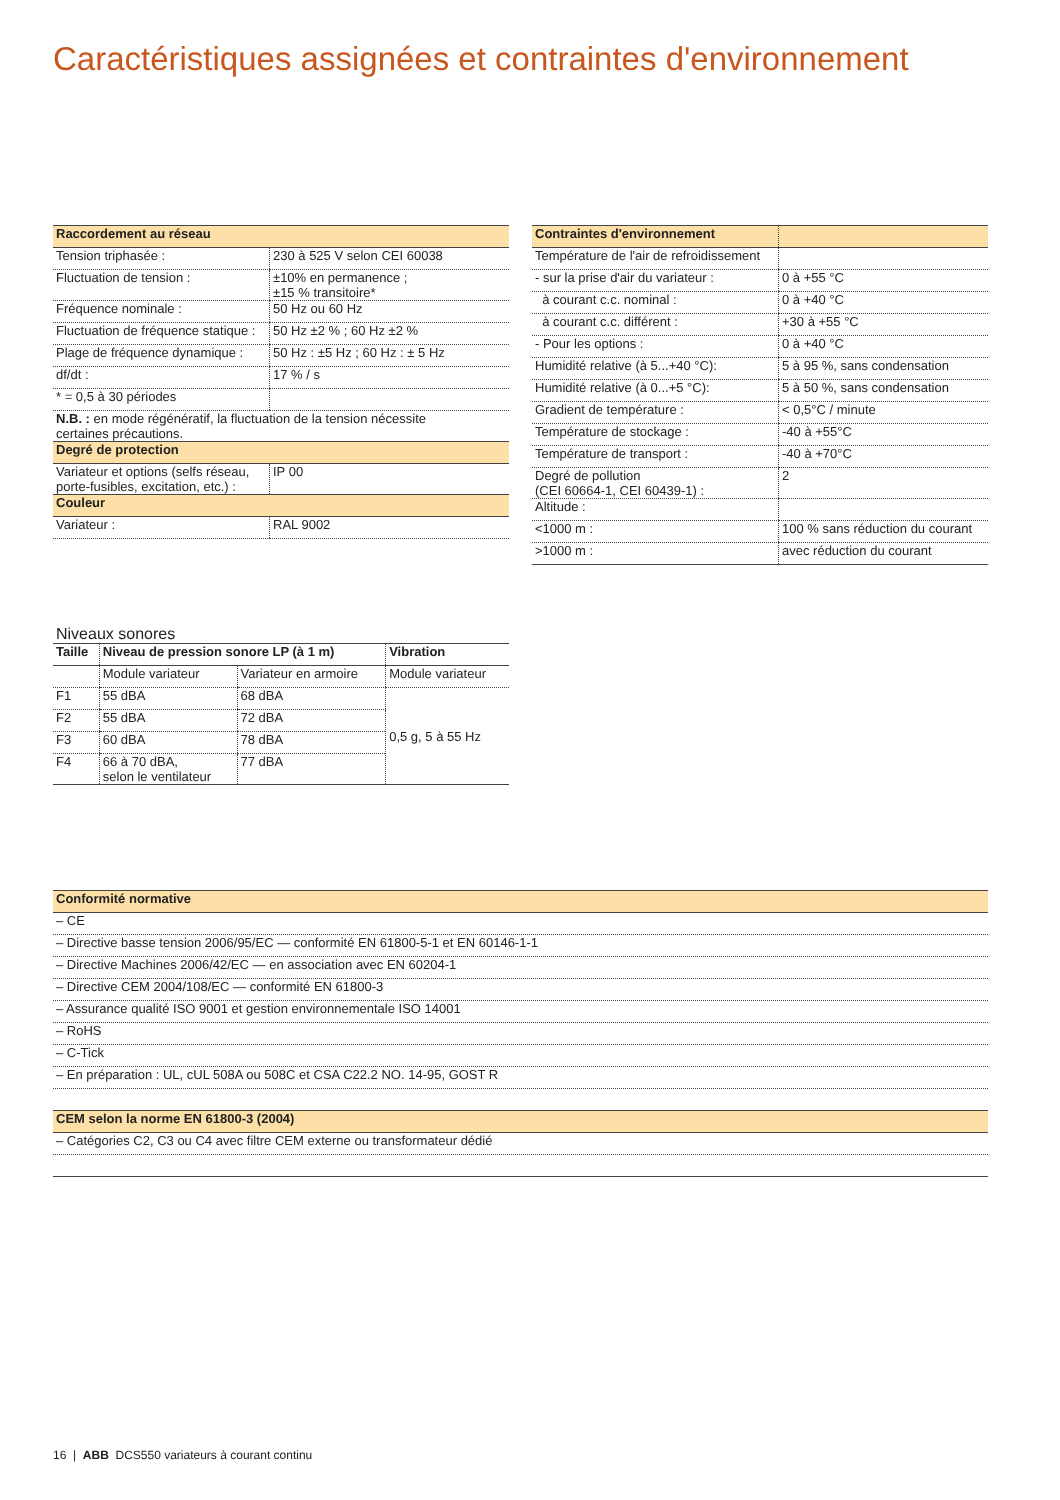Caractéristiques assignées et contraintes d'environnement
| Raccordement au réseau | |
| --- | --- |
| Tension triphasée : | 230 à 525 V selon CEI 60038 |
| Fluctuation de tension : | ±10% en permanence ; ±15 % transitoire* |
| Fréquence nominale : | 50 Hz ou 60 Hz |
| Fluctuation de fréquence statique : | 50 Hz ±2 % ; 60 Hz ±2 % |
| Plage de fréquence dynamique : | 50 Hz : ±5 Hz ; 60 Hz : ± 5 Hz |
| df/dt : | 17 % / s |
| * = 0,5 à 30 périodes | |
| N.B. : en mode régénératif, la fluctuation de la tension nécessite certaines précautions. | |
| Degré de protection | |
| Variateur et options (selfs réseau, porte-fusibles, excitation, etc.) : | IP 00 |
| Couleur | |
| Variateur : | RAL 9002 |
| Contraintes d'environnement | |
| --- | --- |
| Température de l'air de refroidissement | |
| - sur la prise d'air du variateur : | 0 à +55 °C |
| à courant c.c. nominal : | 0 à +40 °C |
| à courant c.c. différent : | +30 à +55 °C |
| - Pour les options : | 0 à +40 °C |
| Humidité relative (à 5...+40 °C): | 5 à 95 %, sans condensation |
| Humidité relative (à 0...+5 °C): | 5 à 50 %, sans condensation |
| Gradient de température : | < 0,5°C / minute |
| Température de stockage : | -40 à +55°C |
| Température de transport : | -40 à +70°C |
| Degré de pollution (CEI 60664-1, CEI 60439-1) : | 2 |
| Altitude : | |
| <1000 m : | 100 % sans réduction du courant |
| >1000 m : | avec réduction du courant |
Niveaux sonores
| Taille | Niveau de pression sonore LP (à 1 m) | | Vibration |
| | Module variateur | Variateur en armoire | Module variateur |
| F1 | 55 dBA | 68 dBA | 0,5 g, 5 à 55 Hz |
| F2 | 55 dBA | 72 dBA | |
| F3 | 60 dBA | 78 dBA | |
| F4 | 66 à 70 dBA, selon le ventilateur | 77 dBA | |
| Conformité normative |
| --- |
| – CE |
| – Directive basse tension 2006/95/EC — conformité EN 61800-5-1 et EN 60146-1-1 |
| – Directive Machines 2006/42/EC — en association avec EN 60204-1 |
| – Directive CEM 2004/108/EC — conformité EN 61800-3 |
| – Assurance qualité ISO 9001 et gestion environnementale ISO 14001 |
| – RoHS |
| – C-Tick |
| – En préparation : UL, cUL 508A ou 508C et CSA C22.2 NO. 14-95, GOST R |
| CEM selon la norme EN 61800-3 (2004) |
| – Catégories C2, C3 ou C4 avec filtre CEM externe ou transformateur dédié |
16 | ABB DCS550 variateurs à courant continu